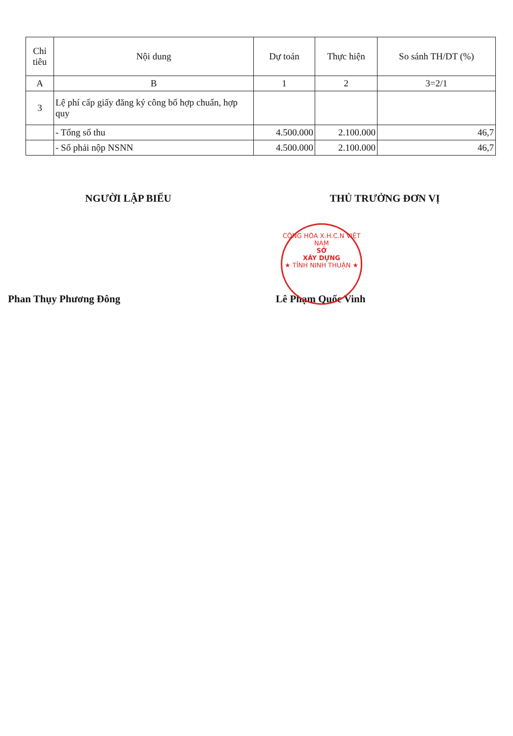| Chỉ tiêu | Nội dung | Dự toán | Thực hiện | So sánh TH/DT (%) |
| --- | --- | --- | --- | --- |
| A | B | 1 | 2 | 3=2/1 |
| 3 | Lệ phí cấp giấy đăng ký công bố hợp chuẩn, hợp quy | | | |
| | - Tổng số thu | 4.500.000 | 2.100.000 | 46,7 |
| | - Số phải nộp NSNN | 4.500.000 | 2.100.000 | 46,7 |
NGƯỜI LẬP BIỂU
Phan Thụy Phương Đông
THỦ TRƯỞNG ĐƠN VỊ
Lê Phạm Quốc Vinh
CỘNG HÒA X.H.C.N VIỆT NAM
SỞ
XÂY DỰNG
★ TỈNH NINH THUẬN ★